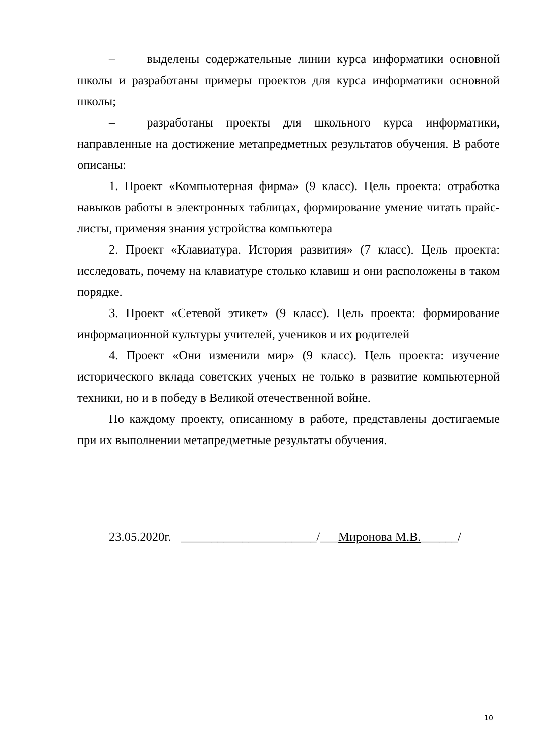– выделены содержательные линии курса информатики основной школы и разработаны примеры проектов для курса информатики основной школы;
– разработаны проекты для школьного курса информатики, направленные на достижение метапредметных результатов обучения. В работе описаны:
1. Проект «Компьютерная фирма» (9 класс). Цель проекта: отработка навыков работы в электронных таблицах, формирование умение читать прайс-листы, применяя знания устройства компьютера
2. Проект «Клавиатура. История развития» (7 класс). Цель проекта: исследовать, почему на клавиатуре столько клавиш и они расположены в таком порядке.
3. Проект «Сетевой этикет» (9 класс). Цель проекта: формирование информационной культуры учителей, учеников и их родителей
4. Проект «Они изменили мир» (9 класс). Цель проекта: изучение исторического вклада советских ученых не только в развитие компьютерной техники, но и в победу в Великой отечественной войне.
По каждому проекту, описанному в работе, представлены достигаемые при их выполнении метапредметные результаты обучения.
23.05.2020г. ______________________/___Миронова М.В.______/
10